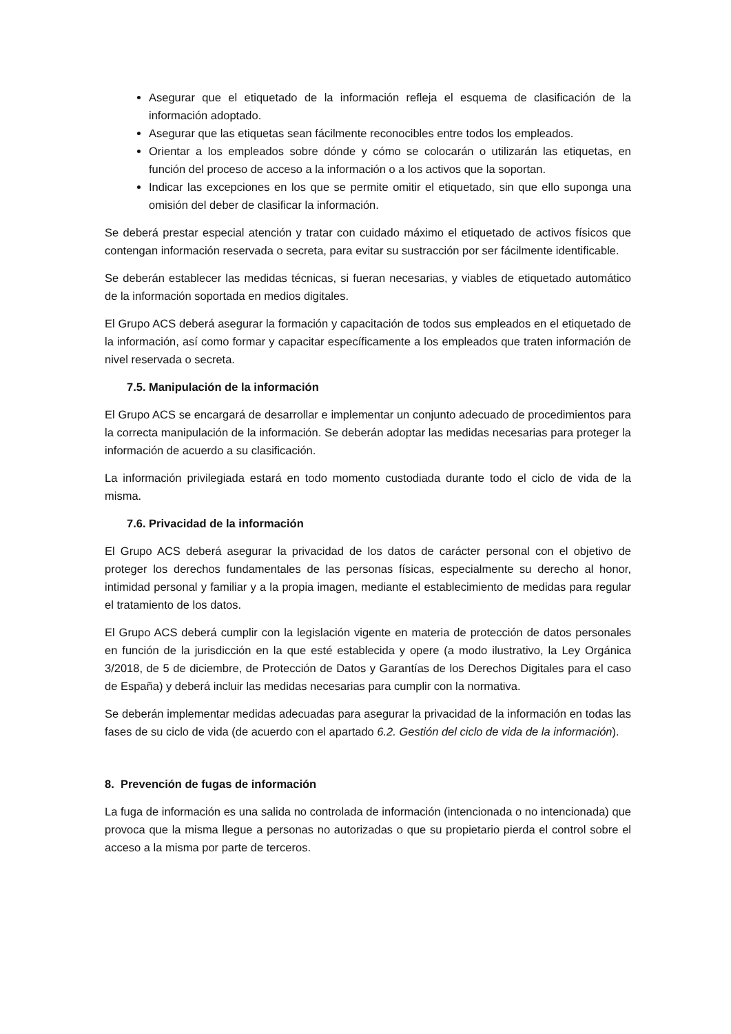Asegurar que el etiquetado de la información refleja el esquema de clasificación de la información adoptado.
Asegurar que las etiquetas sean fácilmente reconocibles entre todos los empleados.
Orientar a los empleados sobre dónde y cómo se colocarán o utilizarán las etiquetas, en función del proceso de acceso a la información o a los activos que la soportan.
Indicar las excepciones en los que se permite omitir el etiquetado, sin que ello suponga una omisión del deber de clasificar la información.
Se deberá prestar especial atención y tratar con cuidado máximo el etiquetado de activos físicos que contengan información reservada o secreta, para evitar su sustracción por ser fácilmente identificable.
Se deberán establecer las medidas técnicas, si fueran necesarias, y viables de etiquetado automático de la información soportada en medios digitales.
El Grupo ACS deberá asegurar la formación y capacitación de todos sus empleados en el etiquetado de la información, así como formar y capacitar específicamente a los empleados que traten información de nivel reservada o secreta.
7.5. Manipulación de la información
El Grupo ACS se encargará de desarrollar e implementar un conjunto adecuado de procedimientos para la correcta manipulación de la información. Se deberán adoptar las medidas necesarias para proteger la información de acuerdo a su clasificación.
La información privilegiada estará en todo momento custodiada durante todo el ciclo de vida de la misma.
7.6. Privacidad de la información
El Grupo ACS deberá asegurar la privacidad de los datos de carácter personal con el objetivo de proteger los derechos fundamentales de las personas físicas, especialmente su derecho al honor, intimidad personal y familiar y a la propia imagen, mediante el establecimiento de medidas para regular el tratamiento de los datos.
El Grupo ACS deberá cumplir con la legislación vigente en materia de protección de datos personales en función de la jurisdicción en la que esté establecida y opere (a modo ilustrativo, la Ley Orgánica 3/2018, de 5 de diciembre, de Protección de Datos y Garantías de los Derechos Digitales para el caso de España) y deberá incluir las medidas necesarias para cumplir con la normativa.
Se deberán implementar medidas adecuadas para asegurar la privacidad de la información en todas las fases de su ciclo de vida (de acuerdo con el apartado 6.2. Gestión del ciclo de vida de la información).
8. Prevención de fugas de información
La fuga de información es una salida no controlada de información (intencionada o no intencionada) que provoca que la misma llegue a personas no autorizadas o que su propietario pierda el control sobre el acceso a la misma por parte de terceros.